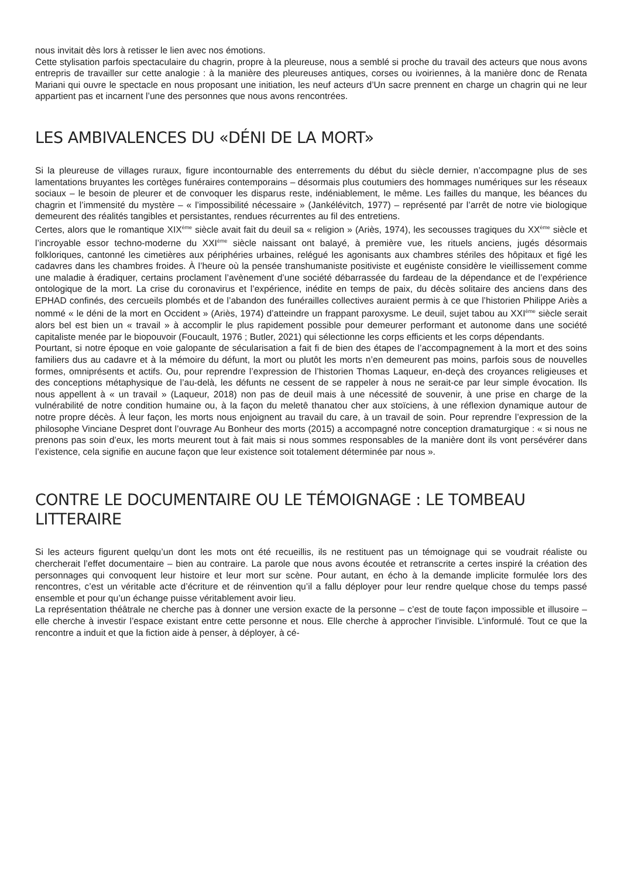nous invitait dès lors à retisser le lien avec nos émotions.
Cette stylisation parfois spectaculaire du chagrin, propre à la pleureuse, nous a semblé si proche du travail des acteurs que nous avons entrepris de travailler sur cette analogie : à la manière des pleureuses antiques, corses ou ivoiriennes, à la manière donc de Renata Mariani qui ouvre le spectacle en nous proposant une initiation, les neuf acteurs d’Un sacre prennent en charge un chagrin qui ne leur appartient pas et incarnent l’une des personnes que nous avons rencontrées.
LES AMBIVALENCES DU «DÉNI DE LA MORT»
Si la pleureuse de villages ruraux, figure incontournable des enterrements du début du siècle dernier, n’accompagne plus de ses lamentations bruyantes les cortèges funéraires contemporains – désormais plus coutumiers des hommages numériques sur les réseaux sociaux – le besoin de pleurer et de convoquer les disparus reste, indéniablement, le même. Les failles du manque, les béances du chagrin et l’immensité du mystère – « l’impossibilité nécessaire » (Jankélévitch, 1977) – représenté par l’arrêt de notre vie biologique demeurent des réalités tangibles et persistantes, rendues récurrentes au fil des entretiens.
Certes, alors que le romantique XIX<sup>ème</sup> siècle avait fait du deuil sa « religion » (Ariès, 1974), les secousses tragiques du XX<sup>ème</sup> siècle et l’incroyable essor techno-moderne du XXI<sup>ème</sup> siècle naissant ont balayé, à première vue, les rituels anciens, jugés désormais folkloriques, cantonné les cimetières aux périphéries urbaines, relégué les agonisants aux chambres stériles des hôpitaux et figé les cadavres dans les chambres froides. À l’heure où la pensée transhumaniste positiviste et eugéniste considère le vieillissement comme une maladie à éradiquer, certains proclament l’avènement d’une société débarrassée du fardeau de la dépendance et de l’expérience ontologique de la mort. La crise du coronavirus et l’expérience, inédite en temps de paix, du décès solitaire des anciens dans des EPHAD confinés, des cercueils plombés et de l’abandon des funérailles collectives auraient permis à ce que l’historien Philippe Ariès a nommé « le déni de la mort en Occident » (Ariès, 1974) d’atteindre un frappant paroxysme. Le deuil, sujet tabou au XXI<sup>ème</sup> siècle serait alors bel est bien un « travail » à accomplir le plus rapidement possible pour demeurer performant et autonome dans une société capitaliste menée par le biopouvoir (Foucault, 1976 ; Butler, 2021) qui sélectionne les corps efficients et les corps dépendants.
Pourtant, si notre époque en voie galopante de sécularisation a fait fi de bien des étapes de l’accompagnement à la mort et des soins familiers dus au cadavre et à la mémoire du défunt, la mort ou plutôt les morts n’en demeurent pas moins, parfois sous de nouvelles formes, omniprésents et actifs. Ou, pour reprendre l’expression de l’historien Thomas Laqueur, en-deçà des croyances religieuses et des conceptions métaphysique de l’au-delà, les défunts ne cessent de se rappeler à nous ne serait-ce par leur simple évocation. Ils nous appellent à « un travail » (Laqueur, 2018) non pas de deuil mais à une nécessité de souvenir, à une prise en charge de la vulnérabilité de notre condition humaine ou, à la façon du meletê thanatou cher aux stoïciens, à une réflexion dynamique autour de notre propre décès. À leur façon, les morts nous enjoignent au travail du care, à un travail de soin. Pour reprendre l’expression de la philosophe Vinciane Despret dont l’ouvrage Au Bonheur des morts (2015) a accompagné notre conception dramaturgique : « si nous ne prenons pas soin d’eux, les morts meurent tout à fait mais si nous sommes responsables de la manière dont ils vont persévérer dans l’existence, cela signifie en aucune façon que leur existence soit totalement déterminée par nous ».
CONTRE LE DOCUMENTAIRE OU LE TÉMOIGNAGE : LE TOMBEAU LITTERAIRE
Si les acteurs figurent quelqu’un dont les mots ont été recueillis, ils ne restituent pas un témoignage qui se voudrait réaliste ou chercherait l’effet documentaire – bien au contraire. La parole que nous avons écoutée et retranscrite a certes inspiré la création des personnages qui convoquent leur histoire et leur mort sur scène. Pour autant, en écho à la demande implicite formulée lors des rencontres, c’est un véritable acte d’écriture et de réinvention qu’il a fallu déployer pour leur rendre quelque chose du temps passé ensemble et pour qu’un échange puisse véritablement avoir lieu.
La représentation théâtrale ne cherche pas à donner une version exacte de la personne – c’est de toute façon impossible et illusoire – elle cherche à investir l’espace existant entre cette personne et nous. Elle cherche à approcher l’invisible. L’informulé. Tout ce que la rencontre a induit et que la fiction aide à penser, à déployer, à cé-